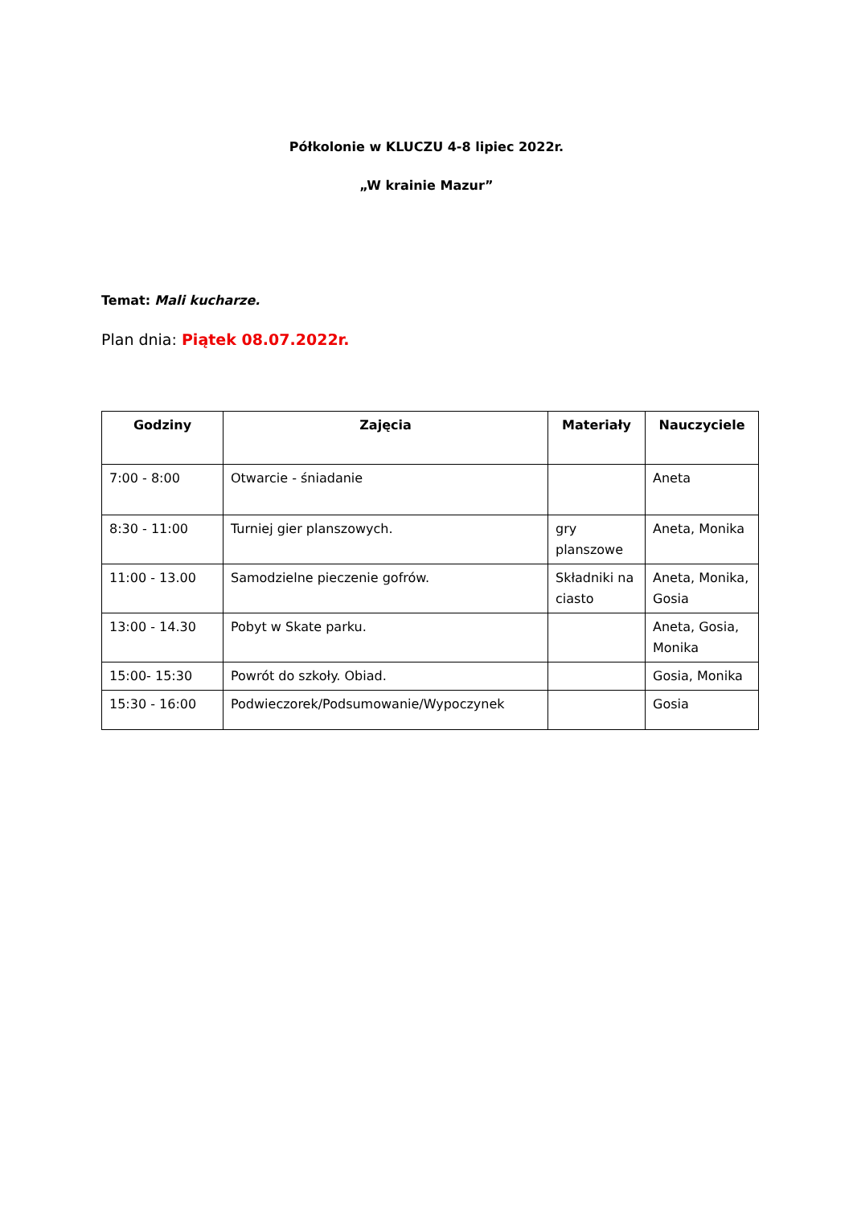Półkolonie w KLUCZU 4-8 lipiec 2022r.
„W krainie Mazur”
Temat: Mali kucharze.
Plan dnia: Piątek 08.07.2022r.
| Godziny | Zajęcia | Materiały | Nauczyciele |
| --- | --- | --- | --- |
| 7:00 - 8:00 | Otwarcie - śniadanie | | Aneta |
| 8:30 - 11:00 | Turniej gier planszowych. | gry planszowe | Aneta, Monika |
| 11:00 - 13.00 | Samodzielne pieczenie gofrów. | Składniki na ciasto | Aneta, Monika, Gosia |
| 13:00 - 14.30 | Pobyt w Skate parku. | | Aneta, Gosia, Monika |
| 15:00- 15:30 | Powrót do szkoły. Obiad. | | Gosia, Monika |
| 15:30 - 16:00 | Podwieczorek/Podsumowanie/Wypoczynek | | Gosia |